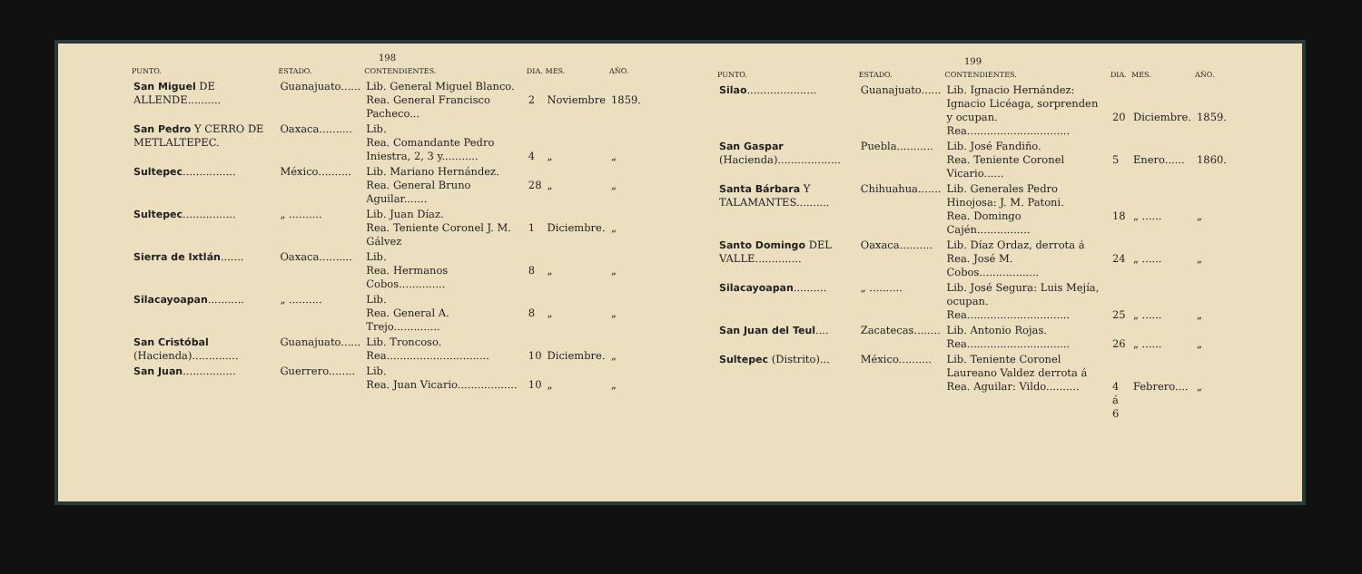198
| PUNTO. | ESTADO. | CONTENDIENTES. | DIA. | MES. | AÑO. |
| --- | --- | --- | --- | --- | --- |
| San Miguel DE ALLENDE.......... | Guanajuato...... | Lib. General Miguel Blanco. Rea. General Francisco Pacheco... | 2 | Noviembre | 1859. |
| San Pedro Y CERRO DE METLALTEPEC. | Oaxaca.......... | Lib. Rea. Comandante Pedro Iniestra, 2, 3 y........... | 4 | „ | „ |
| Sultepec ................ | México.......... | Lib. Mariano Hernández. Rea. General Bruno Aguilar....... | 28 | „ | „ |
| Sultepec ................ | „ .......... | Lib. Juan Díaz. Rea. Teniente Coronel J. M. Gálvez | 1 | Diciembre. | „ |
| Sierra de Ixtlán ....... | Oaxaca.......... | Lib. Rea. Hermanos Cobos.............. | 8 | „ | „ |
| Silacayoapan ........... | „ .......... | Lib. Rea. General A. Trejo.............. | 8 | „ | „ |
| San Cristóbal (Hacienda).............. | Guanajuato...... | Lib. Troncoso. Rea............................... | 10 | Diciembre. | „ |
| San Juan ................ | Guerrero........ | Lib. Rea. Juan Vicario.................. | 10 | „ | „ |
199
| PUNTO. | ESTADO. | CONTENDIENTES. | DIA. | MES. | AÑO. |
| --- | --- | --- | --- | --- | --- |
| Silao ..................... | Guanajuato...... | Lib. Ignacio Hernández: Ignacio Licéaga, sorprenden y ocupan. Rea............................... | 20 | Diciembre. | 1859. |
| San Gaspar (Hacienda)................... | Puebla........... | Lib. José Fandiño. Rea. Teniente Coronel Vicario...... | 5 | Enero...... | 1860. |
| Santa Bárbara Y TALAMANTES.......... | Chihuahua....... | Lib. Generales Pedro Hinojosa: J. M. Patoni. Rea. Domingo Cajén................ | 18 | „ ...... | „ |
| Santo Domingo DEL VALLE.............. | Oaxaca.......... | Lib. Díaz Ordaz, derrota á Rea. José M. Cobos.................. | 24 | „ ...... | „ |
| Silacayoapan .......... | „ .......... | Lib. José Segura: Luis Mejía, ocupan. Rea............................... | 25 | „ ...... | „ |
| San Juan del Teul .... | Zacatecas........ | Lib. Antonio Rojas. Rea............................... | 26 | „ ...... | „ |
| Sultepec (Distrito)... | México.......... | Lib. Teniente Coronel Laureano Valdez derrota á Rea. Aguilar: Vildo.......... | 4 á 6 | Febrero.... | „ |